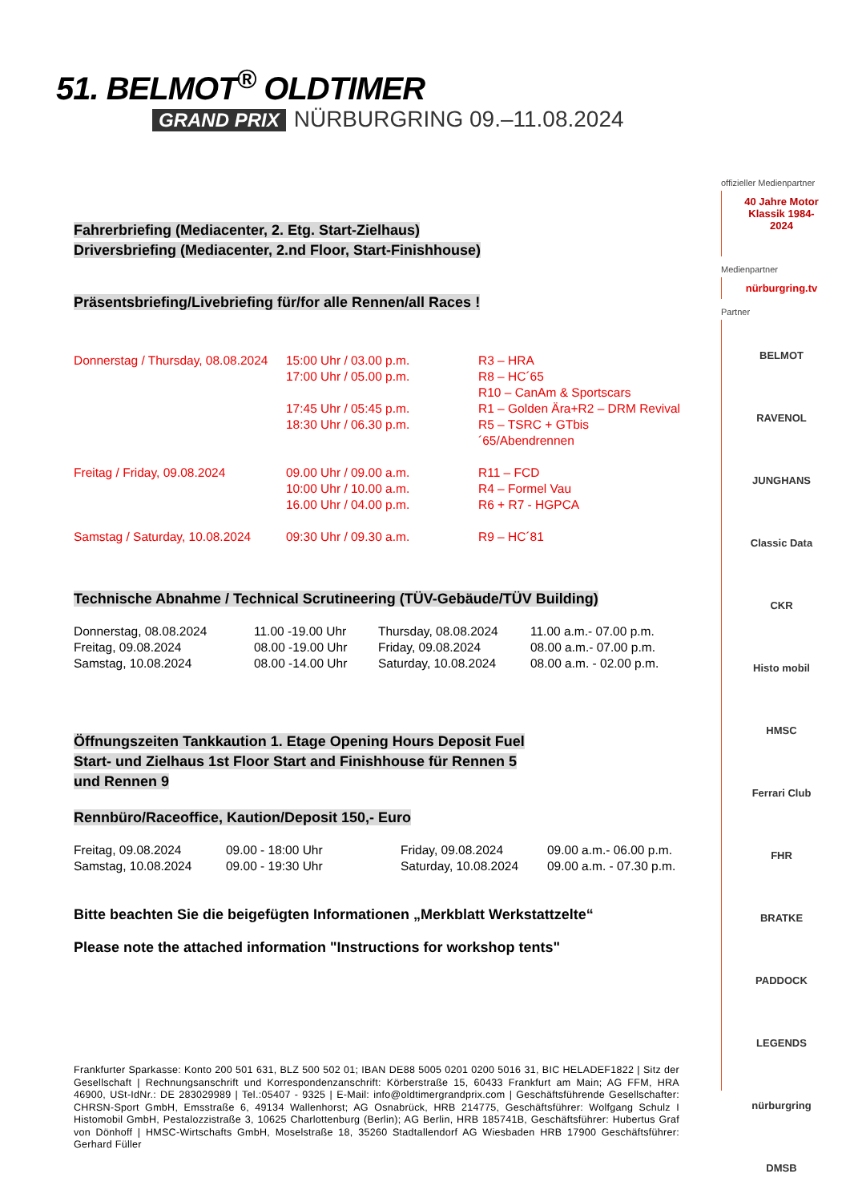51. BELMOT<sup>®</sup> OLDTIMER
GRAND PRIX NÜRBURGRING 09.–11.08.2024
offizieller Medienpartner
40 Jahre Motor Klassik 1984-2024
Medienpartner
nürburgring.tv
Partner
BELMOT
RAVENOL
JUNGHANS
Classic Data
CKR
Histo mobil
HMSC
Ferrari Club
FHR
BRATKE
PADDOCK LEGENDS
nürburgring
DMSB
Fahrerbriefing (Mediacenter, 2. Etg. Start-Zielhaus)
Driversbriefing (Mediacenter, 2.nd Floor, Start-Finishhouse)
Präsentsbriefing/Livebriefing für/for alle Rennen/all Races !
| Donnerstag / Thursday, 08.08.2024 | 15:00 Uhr / 03.00 p.m. 17:00 Uhr / 05.00 p.m. 17:45 Uhr / 05:45 p.m. 18:30 Uhr / 06.30 p.m. | R3 – HRA R8 – HC´65 R10 – CanAm & Sportscars R1 – Golden Ära+R2 – DRM Revival R5 – TSRC + GTbis´65/Abendrennen |
| Freitag / Friday, 09.08.2024 | 09.00 Uhr / 09.00 a.m. 10:00 Uhr / 10.00 a.m. 16.00 Uhr / 04.00 p.m. | R11 – FCD R4 – Formel Vau R6 + R7 - HGPCA |
| Samstag / Saturday, 10.08.2024 | 09:30 Uhr / 09.30 a.m. | R9 – HC´81 |
Technische Abnahme / Technical Scrutineering (TÜV-Gebäude/TÜV Building)
| Donnerstag, 08.08.2024 Freitag, 09.08.2024 Samstag, 10.08.2024 | 11.00 -19.00 Uhr 08.00 -19.00 Uhr 08.00 -14.00 Uhr | Thursday, 08.08.2024 Friday, 09.08.2024 Saturday, 10.08.2024 | 11.00 a.m.- 07.00 p.m. 08.00 a.m.- 07.00 p.m. 08.00 a.m. - 02.00 p.m. |
Öffnungszeiten Tankkaution 1. Etage Opening Hours Deposit Fuel
Start- und Zielhaus 1st Floor Start and Finishhouse für Rennen 5
und Rennen 9
Rennbüro/Raceoffice, Kaution/Deposit 150,- Euro
| Freitag, 09.08.2024 Samstag, 10.08.2024 | 09.00 - 18:00 Uhr 09.00 - 19:30 Uhr | Friday, 09.08.2024 Saturday, 10.08.2024 | 09.00 a.m.- 06.00 p.m. 09.00 a.m. - 07.30 p.m. |
Bitte beachten Sie die beigefügten Informationen „Merkblatt Werkstattzelte“
Please note the attached information "Instructions for workshop tents"
Frankfurter Sparkasse: Konto 200 501 631, BLZ 500 502 01; IBAN DE88 5005 0201 0200 5016 31, BIC HELADEF1822 | Sitz der Gesellschaft | Rechnungsanschrift und Korrespondenzanschrift: Körberstraße 15, 60433 Frankfurt am Main; AG FFM, HRA 46900, USt-IdNr.: DE 283029989 | Tel.:05407 - 9325 | E-Mail: info@oldtimergrandprix.com | Geschäftsführende Gesellschafter: CHRSN-Sport GmbH, Emsstraße 6, 49134 Wallenhorst; AG Osnabrück, HRB 214775, Geschäftsführer: Wolfgang Schulz I Histomobil GmbH, Pestalozzistraße 3, 10625 Charlottenburg (Berlin); AG Berlin, HRB 185741B, Geschäftsführer: Hubertus Graf von Dönhoff | HMSC-Wirtschafts GmbH, Moselstraße 18, 35260 Stadtallendorf AG Wiesbaden HRB 17900 Geschäftsführer: Gerhard Füller